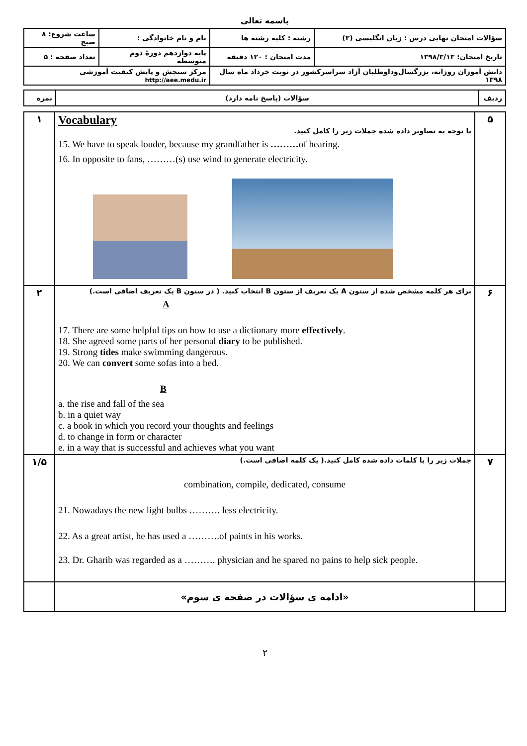باسمه تعالی
| سؤالات امتحان نهایی درس : زبان انگلیسی (۳) | رشته : کلیه رشته ها | نام و نام خانوادگی : | ساعت شروع: ۸ صبح |
| تاریخ امتحان: ۱۳۹۸/۳/۱۳ | مدت امتحان : ۱۲۰ دقیقه | پایه دوازدهم دورهٔ دوم متوسطه | تعداد صفحه : ۵ |
| دانش آموزان روزانه، بزرگسال‌وداوطلبان آزاد سراسرکشور در نوبت خرداد ماه سال ۱۳۹۸ | | مرکز سنجش و پایش کیفیت آموزشی http://aee.medu.ir | |
| ردیف | سؤالات (پاسخ نامه دارد) | نمره |
| ۵ | Vocabulary با توجه به تصاویر داده شده جملات زیر را کامل کنید. 15. We have to speak louder, because my grandfather is ……… of hearing. 16. In opposite to fans, ………(s) use wind to generate electricity. | ۱ |
| ۶ | برای هر کلمه مشخص شده از ستون A یک تعریف از ستون B انتخاب کنید. ( در ستون B یک تعریف اضافی است.) A 17. There are some helpful tips on how to use a dictionary more effectively . 18. She agreed some parts of her personal diary to be published. 19. Strong tides make swimming dangerous. 20. We can convert some sofas into a bed. B a. the rise and fall of the sea b. in a quiet way c. a book in which you record your thoughts and feelings d. to change in form or character e. in a way that is successful and achieves what you want | ۲ |
| ۷ | جملات زیر را با کلمات داده شده کامل کنید.( یک کلمه اضافی است.) combination, compile, dedicated, consume 21. Nowadays the new light bulbs ………. less electricity. 22. As a great artist, he has used a ……….of paints in his works. 23. Dr. Gharib was regarded as a ………. physician and he spared no pains to help sick people. | ۱/۵ |
| | «ادامه ی سؤالات در صفحه ی سوم» | |
۲